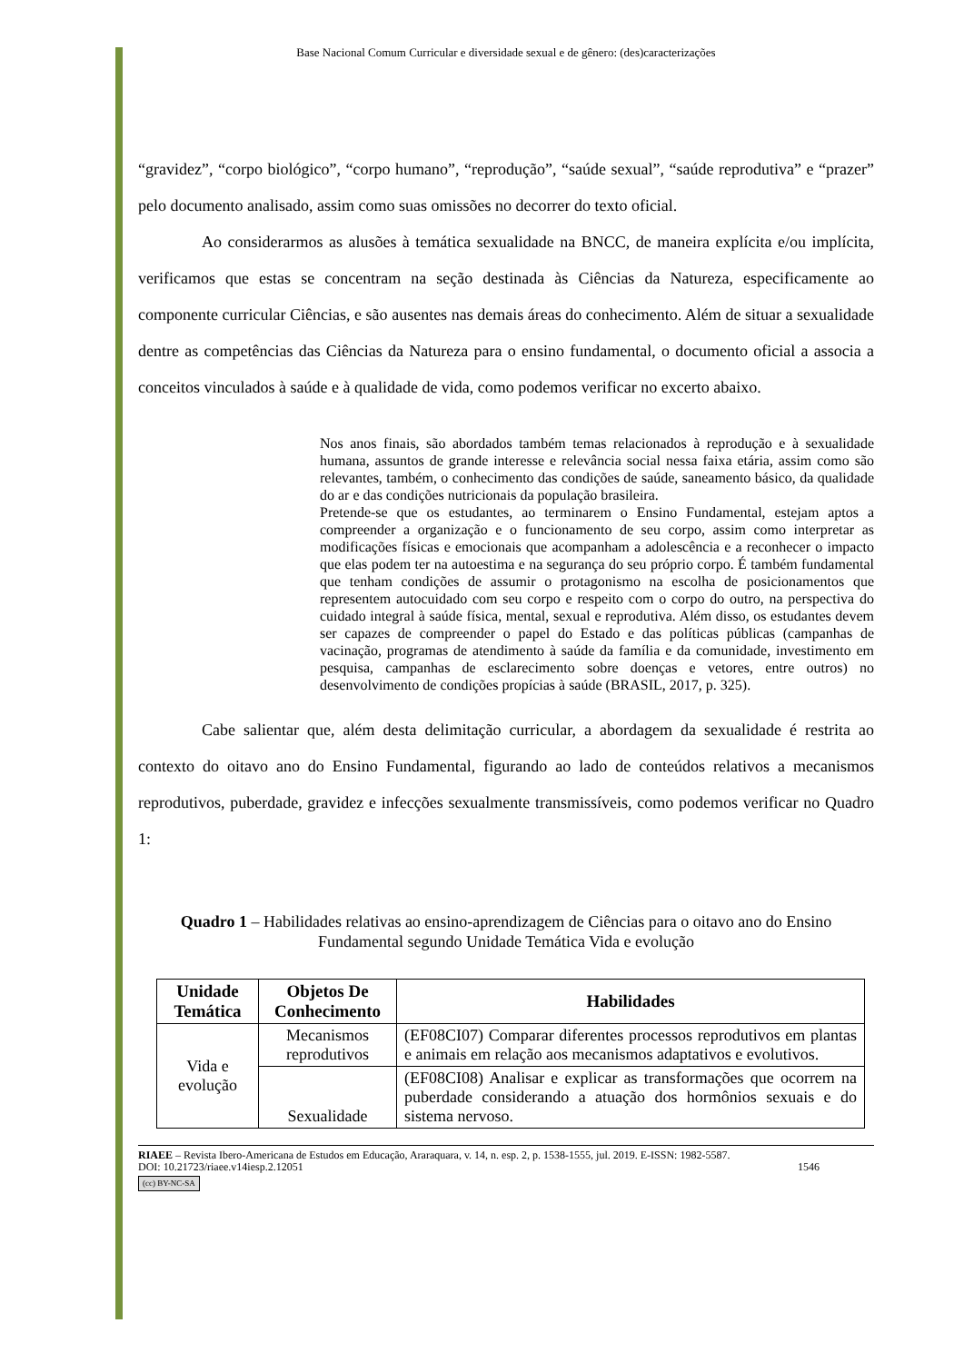Base Nacional Comum Curricular e diversidade sexual e de gênero: (des)caracterizações
“gravidez”, “corpo biológico”, “corpo humano”, “reprodução”, “saúde sexual”, “saúde reprodutiva” e “prazer” pelo documento analisado, assim como suas omissões no decorrer do texto oficial.
Ao considerarmos as alusões à temática sexualidade na BNCC, de maneira explícita e/ou implícita, verificamos que estas se concentram na seção destinada às Ciências da Natureza, especificamente ao componente curricular Ciências, e são ausentes nas demais áreas do conhecimento. Além de situar a sexualidade dentre as competências das Ciências da Natureza para o ensino fundamental, o documento oficial a associa a conceitos vinculados à saúde e à qualidade de vida, como podemos verificar no excerto abaixo.
Nos anos finais, são abordados também temas relacionados à reprodução e à sexualidade humana, assuntos de grande interesse e relevância social nessa faixa etária, assim como são relevantes, também, o conhecimento das condições de saúde, saneamento básico, da qualidade do ar e das condições nutricionais da população brasileira.
Pretende-se que os estudantes, ao terminarem o Ensino Fundamental, estejam aptos a compreender a organização e o funcionamento de seu corpo, assim como interpretar as modificações físicas e emocionais que acompanham a adolescência e a reconhecer o impacto que elas podem ter na autoestima e na segurança do seu próprio corpo. É também fundamental que tenham condições de assumir o protagonismo na escolha de posicionamentos que representem autocuidado com seu corpo e respeito com o corpo do outro, na perspectiva do cuidado integral à saúde física, mental, sexual e reprodutiva. Além disso, os estudantes devem ser capazes de compreender o papel do Estado e das políticas públicas (campanhas de vacinação, programas de atendimento à saúde da família e da comunidade, investimento em pesquisa, campanhas de esclarecimento sobre doenças e vetores, entre outros) no desenvolvimento de condições propícias à saúde (BRASIL, 2017, p. 325).
Cabe salientar que, além desta delimitação curricular, a abordagem da sexualidade é restrita ao contexto do oitavo ano do Ensino Fundamental, figurando ao lado de conteúdos relativos a mecanismos reprodutivos, puberdade, gravidez e infecções sexualmente transmissíveis, como podemos verificar no Quadro 1:
Quadro 1 – Habilidades relativas ao ensino-aprendizagem de Ciências para o oitavo ano do Ensino Fundamental segundo Unidade Temática Vida e evolução
| Unidade Temática | Objetos De Conhecimento | Habilidades |
| --- | --- | --- |
| Vida e evolução | Mecanismos reprodutivos | (EF08CI07) Comparar diferentes processos reprodutivos em plantas e animais em relação aos mecanismos adaptativos e evolutivos. |
| | Sexualidade | (EF08CI08) Analisar e explicar as transformações que ocorrem na puberdade considerando a atuação dos hormônios sexuais e do sistema nervoso. |
RIAEE – Revista Ibero-Americana de Estudos em Educação, Araraquara, v. 14, n. esp. 2, p. 1538-1555, jul. 2019. E-ISSN: 1982-5587.
DOI: 10.21723/riaee.v14iesp.2.12051 1546
(cc) BY-NC-SA